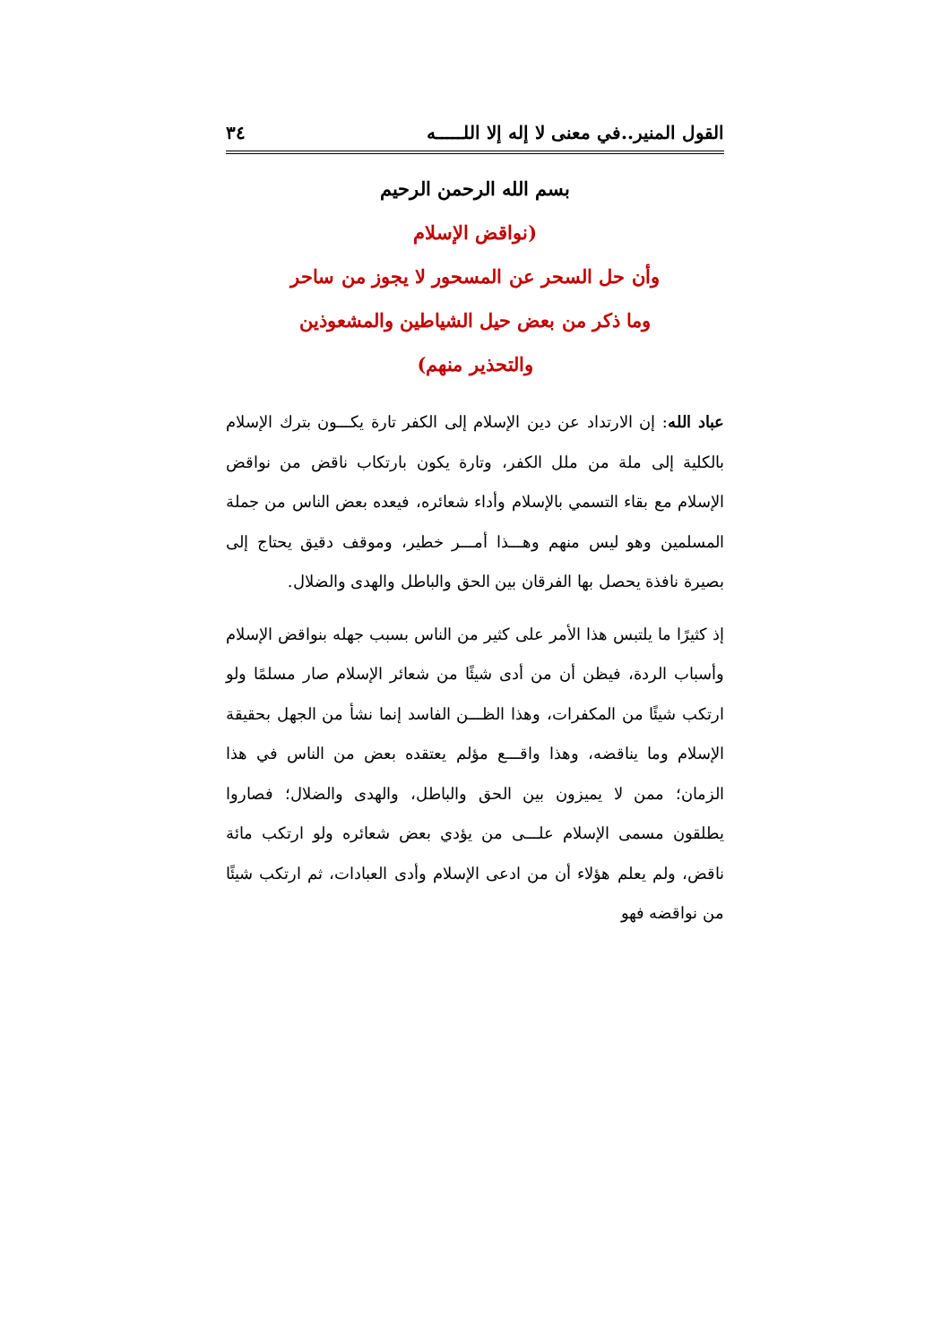القول المنير..في معنى لا إله إلا اللـــــه ٣٤
بسم الله الرحمن الرحيم
(نواقض الإسلام
وأن حل السحر عن المسحور لا يجوز من ساحر
وما ذكر من بعض حيل الشياطين والمشعوذين
والتحذير منهم)
عباد الله: إن الارتداد عن دين الإسلام إلى الكفر تارة يكـــون بترك الإسلام بالكلية إلى ملة من ملل الكفر، وتارة يكون بارتكاب ناقض من نواقض الإسلام مع بقاء التسمي بالإسلام وأداء شعائره، فيعده بعض الناس من جملة المسلمين وهو ليس منهم وهـــذا أمـــر خطير، وموقف دقيق يحتاج إلى بصيرة نافذة يحصل بها الفرقان بين الحق والباطل والهدى والضلال.
إذ كثيرًا ما يلتبس هذا الأمر على كثير من الناس بسبب جهله بنواقض الإسلام وأسباب الردة، فيظن أن من أدى شيئًا من شعائر الإسلام صار مسلمًا ولو ارتكب شيئًا من المكفرات، وهذا الظـــن الفاسد إنما نشأ من الجهل بحقيقة الإسلام وما يناقضه، وهذا واقـــع مؤلم يعتقده بعض من الناس في هذا الزمان؛ ممن لا يميزون بين الحق والباطل، والهدى والضلال؛ فصاروا يطلقون مسمى الإسلام علـــى من يؤدي بعض شعائره ولو ارتكب مائة ناقض، ولم يعلم هؤلاء أن من ادعى الإسلام وأدى العبادات، ثم ارتكب شيئًا من نواقضه فهو